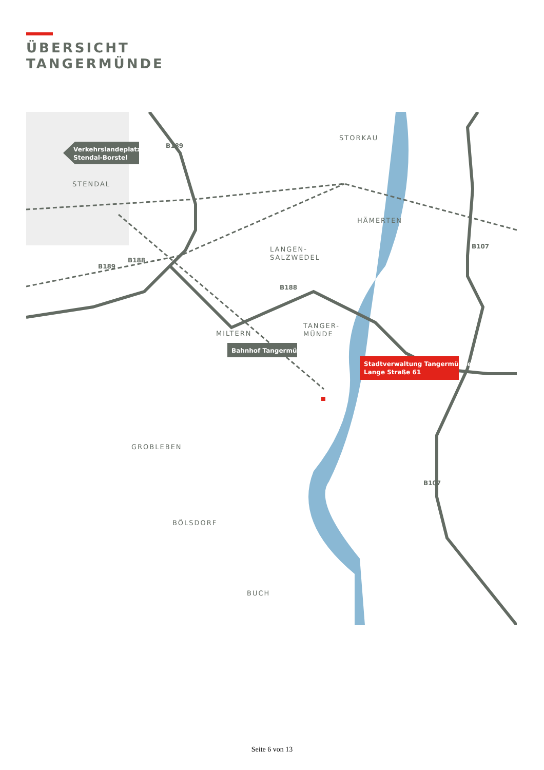ÜBERSICHT
TANGERMÜNDE
STENDAL
STORKAU
HÄMERTEN
LANGEN-
SALZWEDEL
TANGER-
MÜNDE
MILTERN
GROBLEBEN
BÖLSDORF
BUCH
B189
B189
B188
B188
B107
B107
Verkehrslandeplatz
Stendal-Borstel
Bahnhof Tangermünde
Stadtverwaltung Tangermünde
Lange Straße 61
Seite 6 von 13